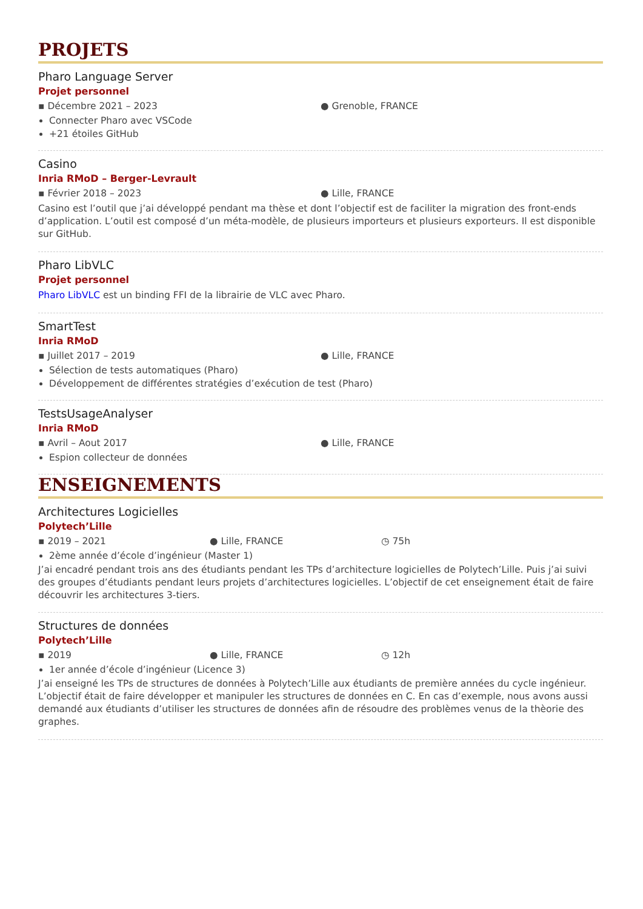PROJETS
Pharo Language Server
Projet personnel
▪ Décembre 2021 – 2023 ● Grenoble, FRANCE
Connecter Pharo avec VSCode
+21 étoiles GitHub
Casino
Inria RMoD – Berger-Levrault
▪ Février 2018 – 2023 ● Lille, FRANCE
Casino est l’outil que j’ai développé pendant ma thèse et dont l’objectif est de faciliter la migration des front-ends d’application. L’outil est composé d’un méta-modèle, de plusieurs importeurs et plusieurs exporteurs. Il est disponible sur GitHub.
Pharo LibVLC
Projet personnel
Pharo LibVLC est un binding FFI de la librairie de VLC avec Pharo.
SmartTest
Inria RMoD
▪ Juillet 2017 – 2019 ● Lille, FRANCE
Sélection de tests automatiques (Pharo)
Développement de différentes stratégies d’exécution de test (Pharo)
TestsUsageAnalyser
Inria RMoD
▪ Avril – Aout 2017 ● Lille, FRANCE
Espion collecteur de données
ENSEIGNEMENTS
Architectures Logicielles
Polytech’Lille
▪ 2019 – 2021 ● Lille, FRANCE ◷ 75h
2ème année d’école d’ingénieur (Master 1)
J’ai encadré pendant trois ans des étudiants pendant les TPs d’architecture logicielles de Polytech’Lille. Puis j’ai suivi des groupes d’étudiants pendant leurs projets d’architectures logicielles. L’objectif de cet enseignement était de faire découvrir les architectures 3-tiers.
Structures de données
Polytech’Lille
▪ 2019 ● Lille, FRANCE ◷ 12h
1er année d’école d’ingénieur (Licence 3)
J’ai enseigné les TPs de structures de données à Polytech’Lille aux étudiants de première années du cycle ingénieur. L’objectif était de faire développer et manipuler les structures de données en C. En cas d’exemple, nous avons aussi demandé aux étudiants d’utiliser les structures de données afin de résoudre des problèmes venus de la thèorie des graphes.